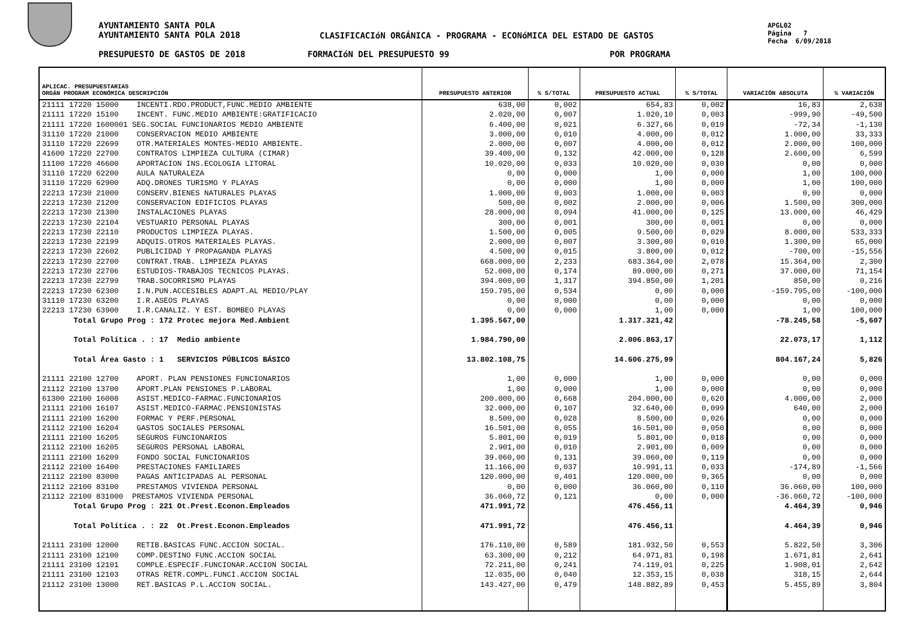AYUNTAMIENTO SANTA POLA
AYUNTAMIENTO SANTA POLA 2018
CLASIFICACIóN ORGÁNICA - PROGRAMA - ECONóMICA DEL ESTADO DE GASTOS
APGL02
Página 7
Fecha 6/09/2018
PRESUPUESTO DE GASTOS DE 2018 FORMACIóN DEL PRESUPUESTO 99 POR PROGRAMA
| APLICAC. PRESUPUESTARIAS ORGÁN PROGRAM ECONÓMICA DESCRIPCIÓN | PRESUPUESTO ANTERIOR | % S/TOTAL | PRESUPUESTO ACTUAL | % S/TOTAL | VARIACIÓN ABSOLUTA | % VARIACIÓN |
| --- | --- | --- | --- | --- | --- | --- |
| 21111 17220 15000 INCENTI.RDO.PRODUCT,FUNC.MEDIO AMBIENTE | 638,00 | 0,002 | 654,83 | 0,002 | 16,83 | 2,638 |
| 21111 17220 15100 INCENT. FUNC.MEDIO AMBIENTE:GRATIFICACIO | 2.020,00 | 0,007 | 1.020,10 | 0,003 | -999,90 | -49,500 |
| 21111 17220 1600001 SEG.SOCIAL FUNCIONARIOS MEDIO AMBIENTE | 6.400,00 | 0,021 | 6.327,66 | 0,019 | -72,34 | -1,130 |
| 31110 17220 21000 CONSERVACION MEDIO AMBIENTE | 3.000,00 | 0,010 | 4.000,00 | 0,012 | 1.000,00 | 33,333 |
| 31110 17220 22699 OTR.MATERIALES MONTES-MEDIO AMBIENTE. | 2.000,00 | 0,007 | 4.000,00 | 0,012 | 2.000,00 | 100,000 |
| 41600 17220 22700 CONTRATOS LIMPIEZA CULTURA (CIMAR) | 39.400,00 | 0,132 | 42.000,00 | 0,128 | 2.600,00 | 6,599 |
| 11100 17220 46600 APORTACION INS.ECOLOGIA LITORAL | 10.020,00 | 0,033 | 10.020,00 | 0,030 | 0,00 | 0,000 |
| 31110 17220 62200 AULA NATURALEZA | 0,00 | 0,000 | 1,00 | 0,000 | 1,00 | 100,000 |
| 31110 17220 62900 ADQ.DRONES TURISMO Y PLAYAS | 0,00 | 0,000 | 1,00 | 0,000 | 1,00 | 100,000 |
| 22213 17230 21000 CONSERV.BIENES NATURALES PLAYAS | 1.000,00 | 0,003 | 1.000,00 | 0,003 | 0,00 | 0,000 |
| 22213 17230 21200 CONSERVACION EDIFICIOS PLAYAS | 500,00 | 0,002 | 2.000,00 | 0,006 | 1.500,00 | 300,000 |
| 22213 17230 21300 INSTALACIONES PLAYAS | 28.000,00 | 0,094 | 41.000,00 | 0,125 | 13.000,00 | 46,429 |
| 22213 17230 22104 VESTUARIO PERSONAL PLAYAS | 300,00 | 0,001 | 300,00 | 0,001 | 0,00 | 0,000 |
| 22213 17230 22110 PRODUCTOS LIMPIEZA PLAYAS. | 1.500,00 | 0,005 | 9.500,00 | 0,029 | 8.000,00 | 533,333 |
| 22213 17230 22199 ADQUIS.OTROS MATERIALES PLAYAS. | 2.000,00 | 0,007 | 3.300,00 | 0,010 | 1.300,00 | 65,000 |
| 22213 17230 22602 PUBLICIDAD Y PROPAGANDA PLAYAS | 4.500,00 | 0,015 | 3.800,00 | 0,012 | -700,00 | -15,556 |
| 22213 17230 22700 CONTRAT.TRAB. LIMPIEZA PLAYAS | 668.000,00 | 2,233 | 683.364,00 | 2,078 | 15.364,00 | 2,300 |
| 22213 17230 22706 ESTUDIOS-TRABAJOS TECNICOS PLAYAS. | 52.000,00 | 0,174 | 89.000,00 | 0,271 | 37.000,00 | 71,154 |
| 22213 17230 22799 TRAB.SOCORRISMO PLAYAS | 394.000,00 | 1,317 | 394.850,00 | 1,201 | 850,00 | 0,216 |
| 22213 17230 62300 I.N.PUN.ACCESIBLES ADAPT.AL MEDIO/PLAY | 159.795,00 | 0,534 | 0,00 | 0,000 | -159.795,00 | -100,000 |
| 31110 17230 63200 I.R.ASEOS PLAYAS | 0,00 | 0,000 | 0,00 | 0,000 | 0,00 | 0,000 |
| 22213 17230 63900 I.R.CANALIZ. Y EST. BOMBEO PLAYAS | 0,00 | 0,000 | 1,00 | 0,000 | 1,00 | 100,000 |
| Total Grupo Prog : 172 Protec mejora Med.Ambient | 1.395.567,00 | | 1.317.321,42 | | -78.245,58 | -5,607 |
| Total Política . : 17 Medio ambiente | 1.984.790,00 | | 2.006.863,17 | | 22.073,17 | 1,112 |
| Total Área Gasto : 1 SERVICIOS PÚBLICOS BÁSICO | 13.802.108,75 | | 14.606.275,99 | | 804.167,24 | 5,826 |
| 21111 22100 12700 APORT. PLAN PENSIONES FUNCIONARIOS | 1,00 | 0,000 | 1,00 | 0,000 | 0,00 | 0,000 |
| 21112 22100 13700 APORT.PLAN PENSIONES P.LABORAL | 1,00 | 0,000 | 1,00 | 0,000 | 0,00 | 0,000 |
| 61300 22100 16008 ASIST.MEDICO-FARMAC.FUNCIONARIOS | 200.000,00 | 0,668 | 204.000,00 | 0,620 | 4.000,00 | 2,000 |
| 21111 22100 16107 ASIST.MEDICO-FARMAC.PENSIONISTAS | 32.000,00 | 0,107 | 32.640,00 | 0,099 | 640,00 | 2,000 |
| 21111 22100 16200 FORMAC Y PERF.PERSONAL | 8.500,00 | 0,028 | 8.500,00 | 0,026 | 0,00 | 0,000 |
| 21112 22100 16204 GASTOS SOCIALES PERSONAL | 16.501,00 | 0,055 | 16.501,00 | 0,050 | 0,00 | 0,000 |
| 21111 22100 16205 SEGUROS FUNCIONARIOS | 5.801,00 | 0,019 | 5.801,00 | 0,018 | 0,00 | 0,000 |
| 21112 22100 16205 SEGUROS PERSONAL LABORAL | 2.901,00 | 0,010 | 2.901,00 | 0,009 | 0,00 | 0,000 |
| 21111 22100 16209 FONDO SOCIAL FUNCIONARIOS | 39.060,00 | 0,131 | 39.060,00 | 0,119 | 0,00 | 0,000 |
| 21112 22100 16400 PRESTACIONES FAMILIARES | 11.166,00 | 0,037 | 10.991,11 | 0,033 | -174,89 | -1,566 |
| 21112 22100 83000 PAGAS ANTICIPADAS AL PERSONAL | 120.000,00 | 0,401 | 120.000,00 | 0,365 | 0,00 | 0,000 |
| 21112 22100 83100 PRESTAMOS VIVIENDA PERSONAL | 0,00 | 0,000 | 36.060,00 | 0,110 | 36.060,00 | 100,000 |
| 21112 22100 831000 PRESTAMOS VIVIENDA PERSONAL | 36.060,72 | 0,121 | 0,00 | 0,000 | -36.060,72 | -100,000 |
| Total Grupo Prog : 221 Ot.Prest.Econon.Empleados | 471.991,72 | | 476.456,11 | | 4.464,39 | 0,946 |
| Total Política . : 22 Ot.Prest.Econon.Empleados | 471.991,72 | | 476.456,11 | | 4.464,39 | 0,946 |
| 21111 23100 12000 RETIB.BASICAS FUNC.ACCION SOCIAL. | 176.110,00 | 0,589 | 181.932,50 | 0,553 | 5.822,50 | 3,306 |
| 21111 23100 12100 COMP.DESTINO FUNC.ACCION SOCIAL | 63.300,00 | 0,212 | 64.971,81 | 0,198 | 1.671,81 | 2,641 |
| 21111 23100 12101 COMPLE.ESPECIF.FUNCIONAR.ACCION SOCIAL | 72.211,00 | 0,241 | 74.119,01 | 0,225 | 1.908,01 | 2,642 |
| 21111 23100 12103 OTRAS RETR.COMPL.FUNCI.ACCION SOCIAL | 12.035,00 | 0,040 | 12.353,15 | 0,038 | 318,15 | 2,644 |
| 21112 23100 13000 RET.BASICAS P.L.ACCION SOCIAL. | 143.427,00 | 0,479 | 148.882,89 | 0,453 | 5.455,89 | 3,804 |